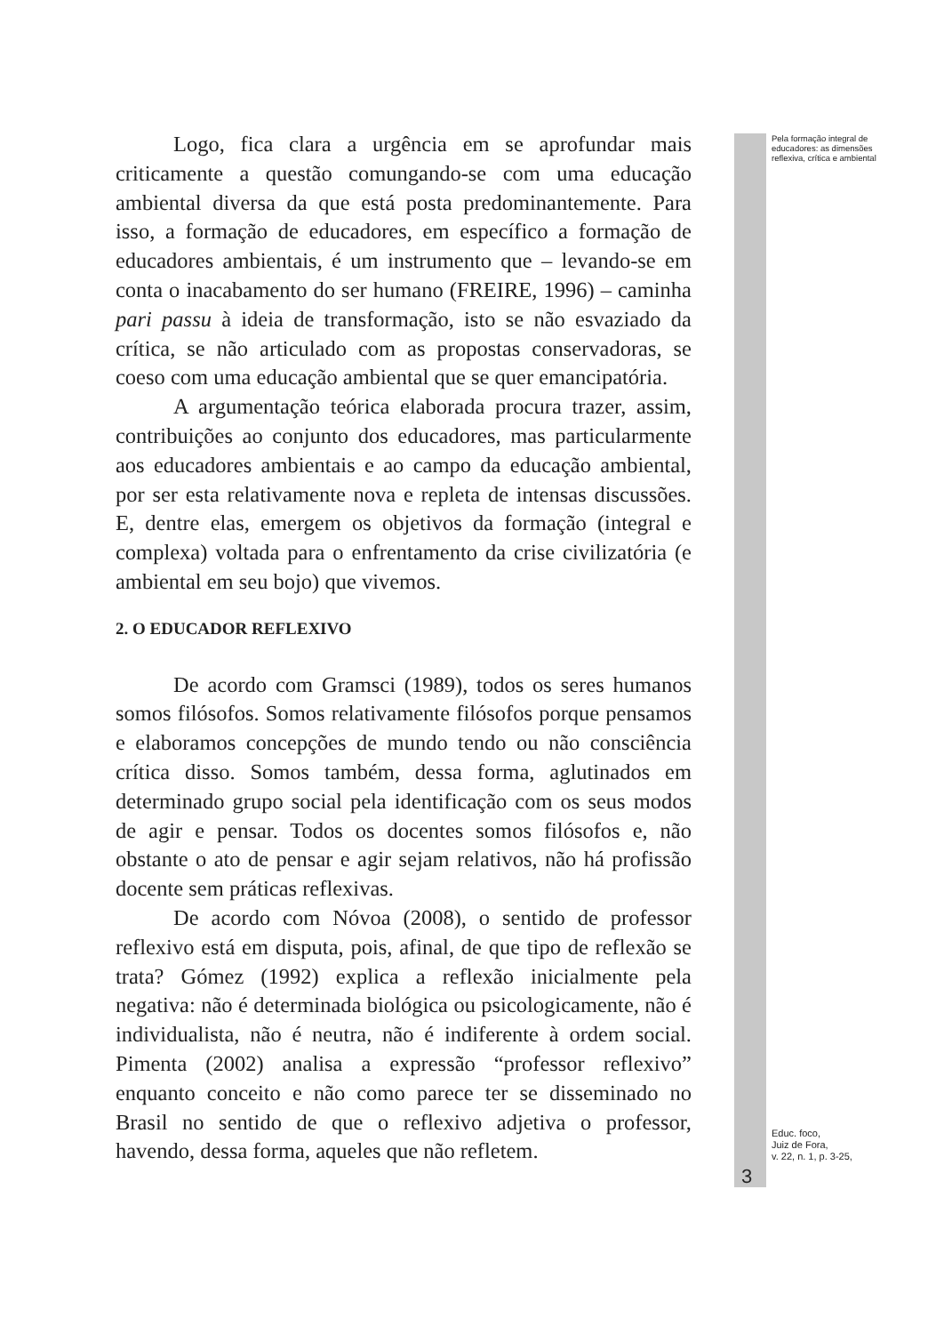Logo, fica clara a urgência em se aprofundar mais criticamente a questão comungando-se com uma educação ambiental diversa da que está posta predominantemente. Para isso, a formação de educadores, em específico a formação de educadores ambientais, é um instrumento que – levando-se em conta o inacabamento do ser humano (FREIRE, 1996) – caminha pari passu à ideia de transformação, isto se não esvaziado da crítica, se não articulado com as propostas conservadoras, se coeso com uma educação ambiental que se quer emancipatória.
A argumentação teórica elaborada procura trazer, assim, contribuições ao conjunto dos educadores, mas particularmente aos educadores ambientais e ao campo da educação ambiental, por ser esta relativamente nova e repleta de intensas discussões. E, dentre elas, emergem os objetivos da formação (integral e complexa) voltada para o enfrentamento da crise civilizatória (e ambiental em seu bojo) que vivemos.
2. O EDUCADOR REFLEXIVO
De acordo com Gramsci (1989), todos os seres humanos somos filósofos. Somos relativamente filósofos porque pensamos e elaboramos concepções de mundo tendo ou não consciência crítica disso. Somos também, dessa forma, aglutinados em determinado grupo social pela identificação com os seus modos de agir e pensar. Todos os docentes somos filósofos e, não obstante o ato de pensar e agir sejam relativos, não há profissão docente sem práticas reflexivas.
De acordo com Nóvoa (2008), o sentido de professor reflexivo está em disputa, pois, afinal, de que tipo de reflexão se trata? Gómez (1992) explica a reflexão inicialmente pela negativa: não é determinada biológica ou psicologicamente, não é individualista, não é neutra, não é indiferente à ordem social. Pimenta (2002) analisa a expressão “professor reflexivo” enquanto conceito e não como parece ter se disseminado no Brasil no sentido de que o reflexivo adjetiva o professor, havendo, dessa forma, aqueles que não refletem.
Pela formação integral de educadores: as dimensões reflexiva, crítica e ambiental
Educ. foco,
Juiz de Fora,
v. 22, n. 1, p. 3-25,
3